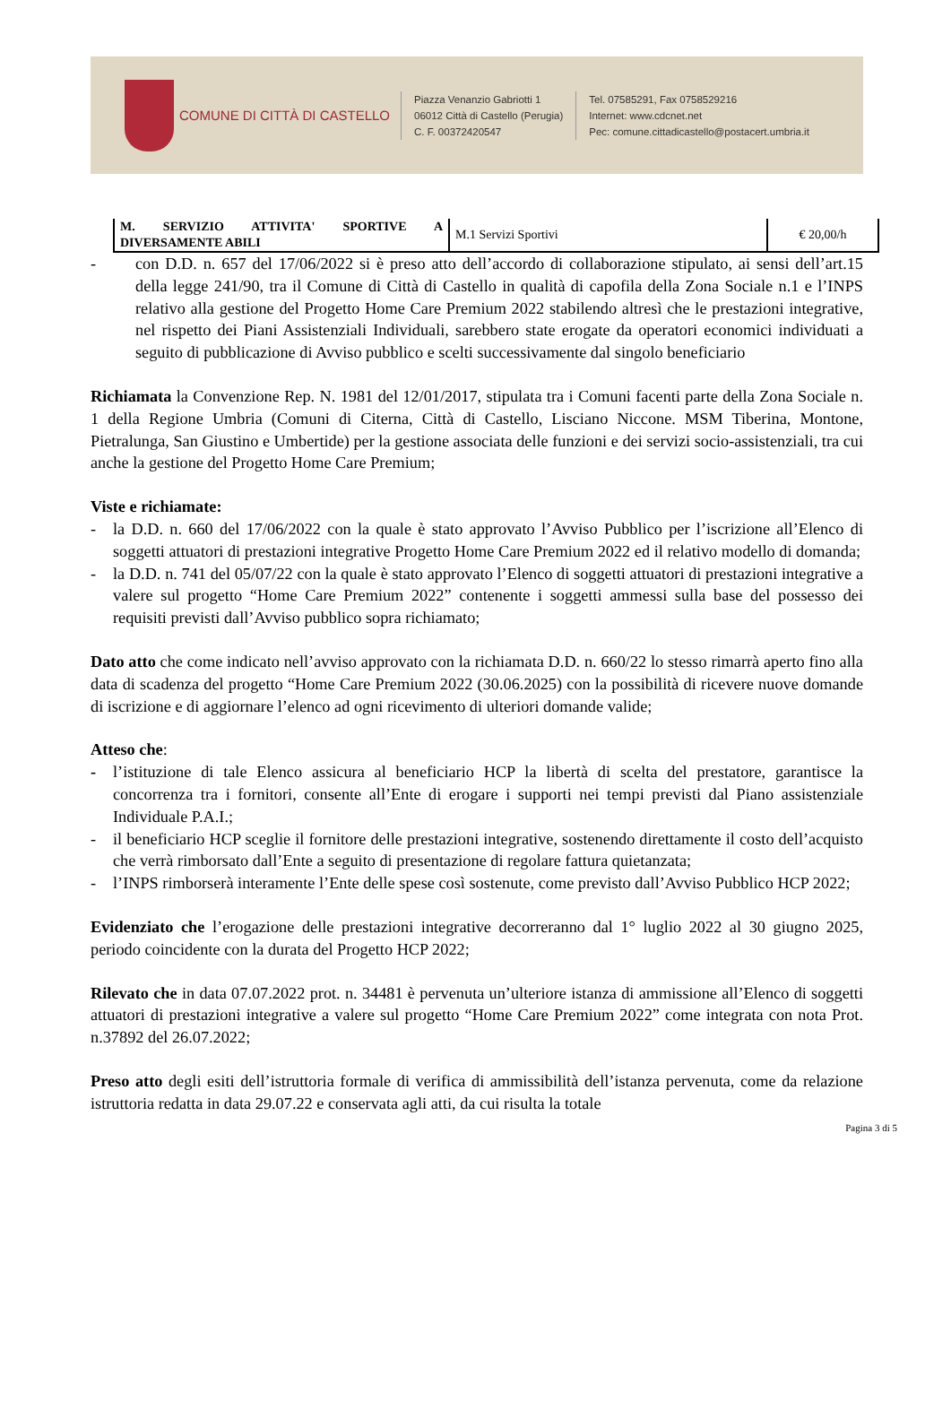COMUNE DI CITTÀ DI CASTELLO
Piazza Venanzio Gabriotti 1
06012 Città di Castello (Perugia)
C. F. 00372420547
Tel. 07585291, Fax 0758529216
Internet: www.cdcnet.net
Pec: comune.cittadicastello@postacert.umbria.it
| M. SERVIZIO ATTIVITA' SPORTIVE A DIVERSAMENTE ABILI | M.1 Servizi Sportivi | € 20,00/h |
- con D.D. n. 657 del 17/06/2022 si è preso atto dell’accordo di collaborazione stipulato, ai sensi dell’art.15 della legge 241/90, tra il Comune di Città di Castello in qualità di capofila della Zona Sociale n.1 e l’INPS relativo alla gestione del Progetto Home Care Premium 2022 stabilendo altresì che le prestazioni integrative, nel rispetto dei Piani Assistenziali Individuali, sarebbero state erogate da operatori economici individuati a seguito di pubblicazione di Avviso pubblico e scelti successivamente dal singolo beneficiario
Richiamata la Convenzione Rep. N. 1981 del 12/01/2017, stipulata tra i Comuni facenti parte della Zona Sociale n. 1 della Regione Umbria (Comuni di Citerna, Città di Castello, Lisciano Niccone. MSM Tiberina, Montone, Pietralunga, San Giustino e Umbertide) per la gestione associata delle funzioni e dei servizi socio-assistenziali, tra cui anche la gestione del Progetto Home Care Premium;
Viste e richiamate:
- la D.D. n. 660 del 17/06/2022 con la quale è stato approvato l’Avviso Pubblico per l’iscrizione all’Elenco di soggetti attuatori di prestazioni integrative Progetto Home Care Premium 2022 ed il relativo modello di domanda;
- la D.D. n. 741 del 05/07/22 con la quale è stato approvato l’Elenco di soggetti attuatori di prestazioni integrative a valere sul progetto “Home Care Premium 2022” contenente i soggetti ammessi sulla base del possesso dei requisiti previsti dall’Avviso pubblico sopra richiamato;
Dato atto che come indicato nell’avviso approvato con la richiamata D.D. n. 660/22 lo stesso rimarrà aperto fino alla data di scadenza del progetto “Home Care Premium 2022 (30.06.2025) con la possibilità di ricevere nuove domande di iscrizione e di aggiornare l’elenco ad ogni ricevimento di ulteriori domande valide;
Atteso che:
- l’istituzione di tale Elenco assicura al beneficiario HCP la libertà di scelta del prestatore, garantisce la concorrenza tra i fornitori, consente all’Ente di erogare i supporti nei tempi previsti dal Piano assistenziale Individuale P.A.I.;
- il beneficiario HCP sceglie il fornitore delle prestazioni integrative, sostenendo direttamente il costo dell’acquisto che verrà rimborsato dall’Ente a seguito di presentazione di regolare fattura quietanzata;
- l’INPS rimborserà interamente l’Ente delle spese così sostenute, come previsto dall’Avviso Pubblico HCP 2022;
Evidenziato che l’erogazione delle prestazioni integrative decorreranno dal 1° luglio 2022 al 30 giugno 2025, periodo coincidente con la durata del Progetto HCP 2022;
Rilevato che in data 07.07.2022 prot. n. 34481 è pervenuta un’ulteriore istanza di ammissione all’Elenco di soggetti attuatori di prestazioni integrative a valere sul progetto “Home Care Premium 2022” come integrata con nota Prot. n.37892 del 26.07.2022;
Preso atto degli esiti dell’istruttoria formale di verifica di ammissibilità dell’istanza pervenuta, come da relazione istruttoria redatta in data 29.07.22 e conservata agli atti, da cui risulta la totale
Pagina 3 di 5